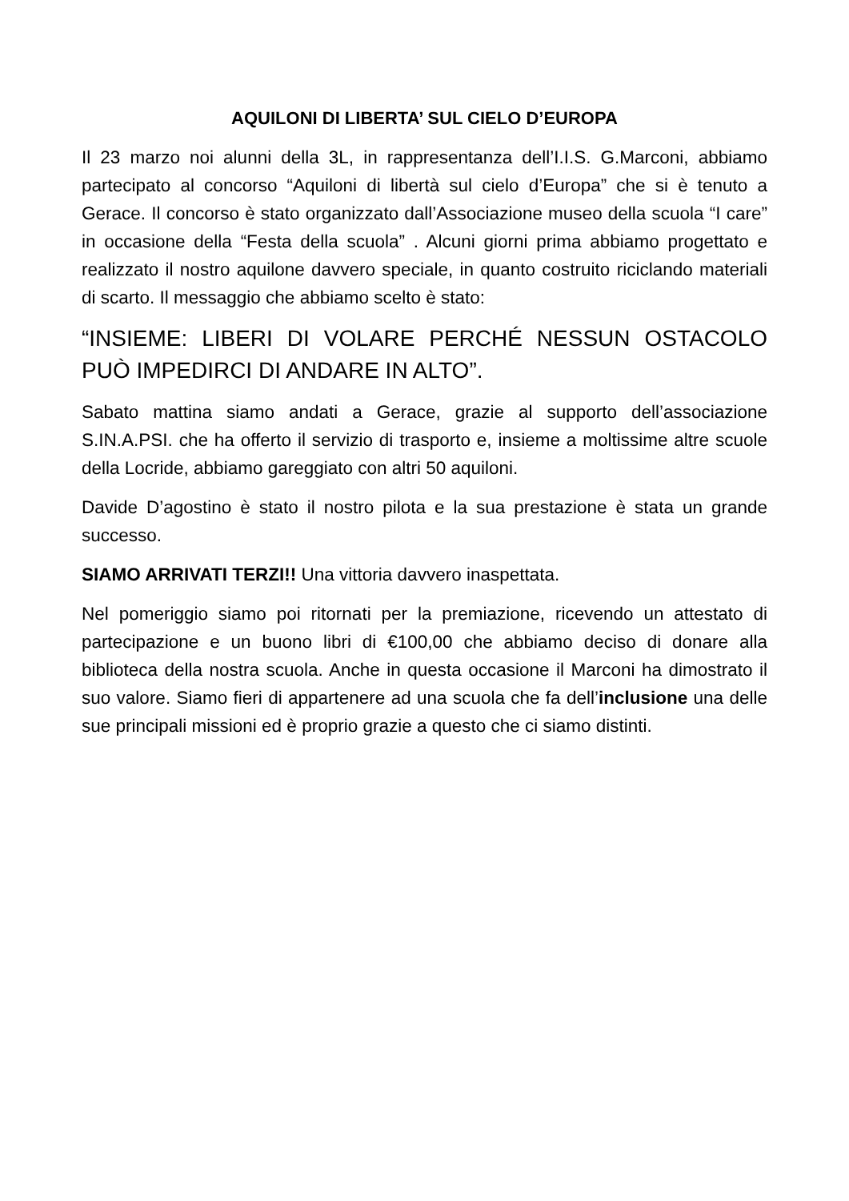AQUILONI DI LIBERTA’ SUL CIELO D’EUROPA
Il 23 marzo noi alunni della 3L, in rappresentanza dell’I.I.S. G.Marconi, abbiamo partecipato al concorso “Aquiloni di libertà sul cielo d’Europa” che si è tenuto a Gerace. Il concorso è stato organizzato dall’Associazione museo della scuola “I care” in occasione della “Festa della scuola” . Alcuni giorni prima abbiamo progettato e realizzato il nostro aquilone davvero speciale, in quanto costruito riciclando materiali di scarto. Il messaggio che abbiamo scelto è stato:
“INSIEME: LIBERI DI VOLARE PERCHÉ NESSUN OSTACOLO PUÒ IMPEDIRCI DI ANDARE IN ALTO”.
Sabato mattina siamo andati a Gerace, grazie al supporto dell’associazione S.IN.A.PSI. che ha offerto il servizio di trasporto e, insieme a moltissime altre scuole della Locride, abbiamo gareggiato con altri 50 aquiloni.
Davide D’agostino è stato il nostro pilota e la sua prestazione è stata un grande successo.
SIAMO ARRIVATI TERZI!! Una vittoria davvero inaspettata.
Nel pomeriggio siamo poi ritornati per la premiazione, ricevendo un attestato di partecipazione e un buono libri di €100,00 che abbiamo deciso di donare alla biblioteca della nostra scuola. Anche in questa occasione il Marconi ha dimostrato il suo valore. Siamo fieri di appartenere ad una scuola che fa dell’inclusione una delle sue principali missioni ed è proprio grazie a questo che ci siamo distinti.